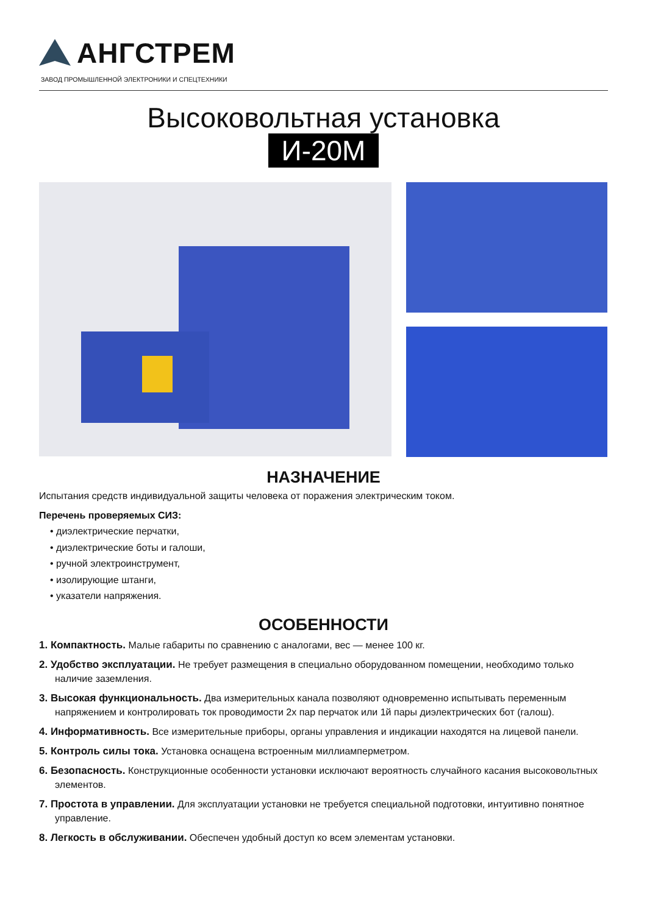АНГСТРЕМ
ЗАВОД ПРОМЫШЛЕННОЙ ЭЛЕКТРОНИКИ И СПЕЦТЕХНИКИ
Высоковольтная установка
И-20М
НАЗНАЧЕНИЕ
Испытания средств индивидуальной защиты человека от поражения электрическим током.
Перечень проверяемых СИЗ:
• диэлектрические перчатки,
• диэлектрические боты и галоши,
• ручной электроинструмент,
• изолирующие штанги,
• указатели напряжения.
ОСОБЕННОСТИ
1. Компактность. Малые габариты по сравнению с аналогами, вес — менее 100 кг.
2. Удобство эксплуатации. Не требует размещения в специально оборудованном помещении, необходимо только наличие заземления.
3. Высокая функциональность. Два измерительных канала позволяют одновременно испытывать переменным напряжением и контролировать ток проводимости 2х пар перчаток или 1й пары диэлектрических бот (галош).
4. Информативность. Все измерительные приборы, органы управления и индикации находятся на лицевой панели.
5. Контроль силы тока. Установка оснащена встроенным миллиамперметром.
6. Безопасность. Конструкционные особенности установки исключают вероятность случайного касания высоковольтных элементов.
7. Простота в управлении. Для эксплуатации установки не требуется специальной подготовки, интуитивно понятное управление.
8. Легкость в обслуживании. Обеспечен удобный доступ ко всем элементам установки.